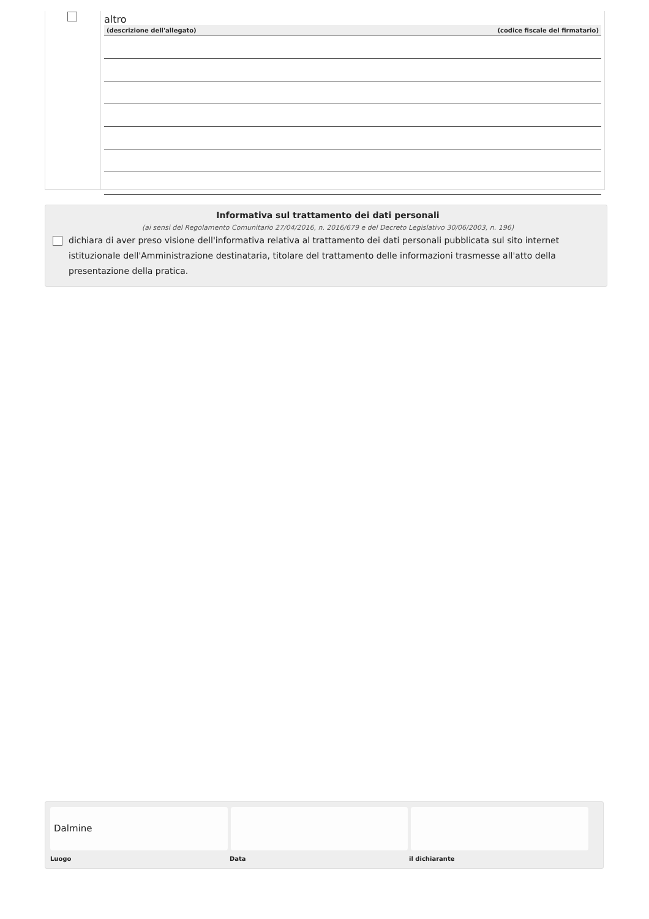altro
| (descrizione dell'allegato) | (codice fiscale del firmatario) |
| --- | --- |
Informativa sul trattamento dei dati personali
(ai sensi del Regolamento Comunitario 27/04/2016, n. 2016/679 e del Decreto Legislativo 30/06/2003, n. 196)
dichiara di aver preso visione dell'informativa relativa al trattamento dei dati personali pubblicata sul sito internet istituzionale dell'Amministrazione destinataria, titolare del trattamento delle informazioni trasmesse all'atto della presentazione della pratica.
Dalmine
Luogo Data il dichiarante